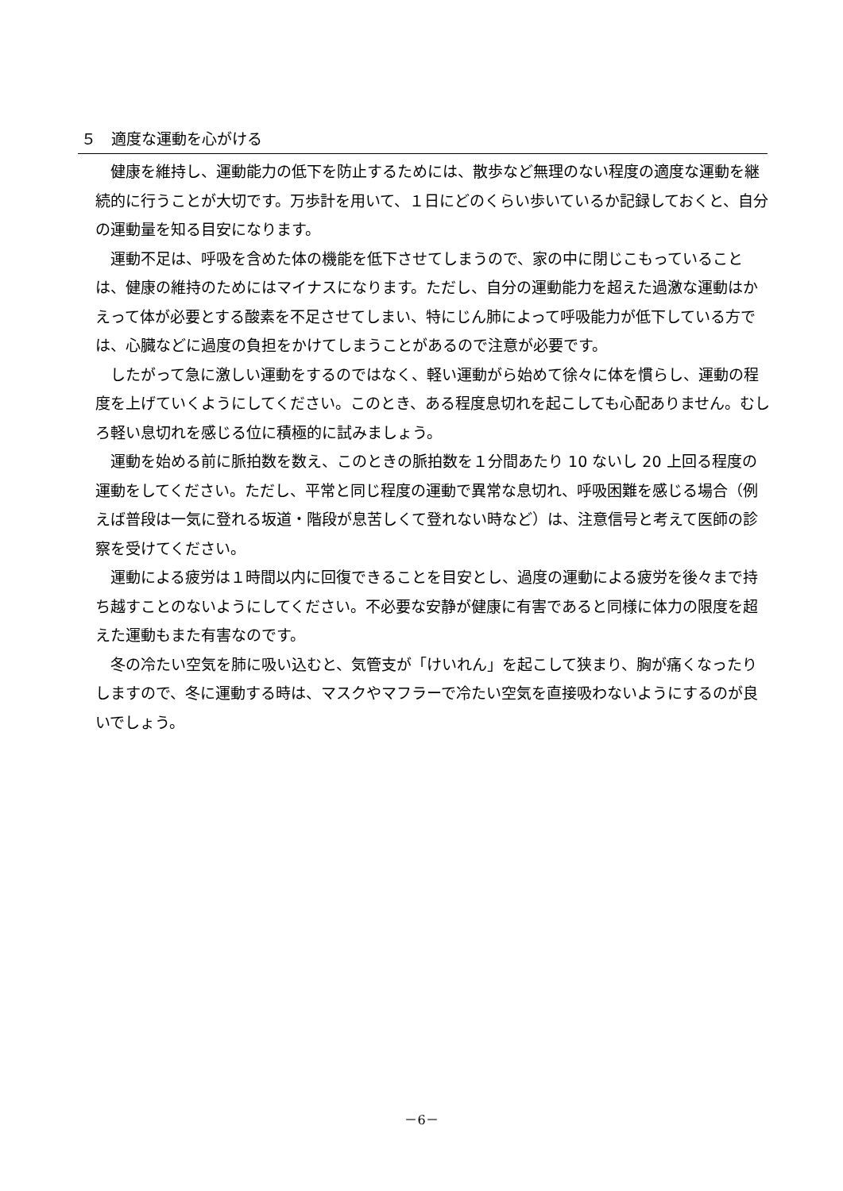５　適度な運動を心がける
健康を維持し、運動能力の低下を防止するためには、散歩など無理のない程度の適度な運動を継続的に行うことが大切です。万歩計を用いて、１日にどのくらい歩いているか記録しておくと、自分の運動量を知る目安になります。
運動不足は、呼吸を含めた体の機能を低下させてしまうので、家の中に閉じこもっていることは、健康の維持のためにはマイナスになります。ただし、自分の運動能力を超えた過激な運動はかえって体が必要とする酸素を不足させてしまい、特にじん肺によって呼吸能力が低下している方では、心臓などに過度の負担をかけてしまうことがあるので注意が必要です。
したがって急に激しい運動をするのではなく、軽い運動がら始めて徐々に体を慣らし、運動の程度を上げていくようにしてください。このとき、ある程度息切れを起こしても心配ありません。むしろ軽い息切れを感じる位に積極的に試みましょう。
運動を始める前に脈拍数を数え、このときの脈拍数を１分間あたり 10 ないし 20 上回る程度の運動をしてください。ただし、平常と同じ程度の運動で異常な息切れ、呼吸困難を感じる場合（例えば普段は一気に登れる坂道・階段が息苦しくて登れない時など）は、注意信号と考えて医師の診察を受けてください。
運動による疲労は１時間以内に回復できることを目安とし、過度の運動による疲労を後々まで持ち越すことのないようにしてください。不必要な安静が健康に有害であると同様に体力の限度を超えた運動もまた有害なのです。
冬の冷たい空気を肺に吸い込むと、気管支が「けいれん」を起こして狭まり、胸が痛くなったりしますので、冬に運動する時は、マスクやマフラーで冷たい空気を直接吸わないようにするのが良いでしょう。
－6－